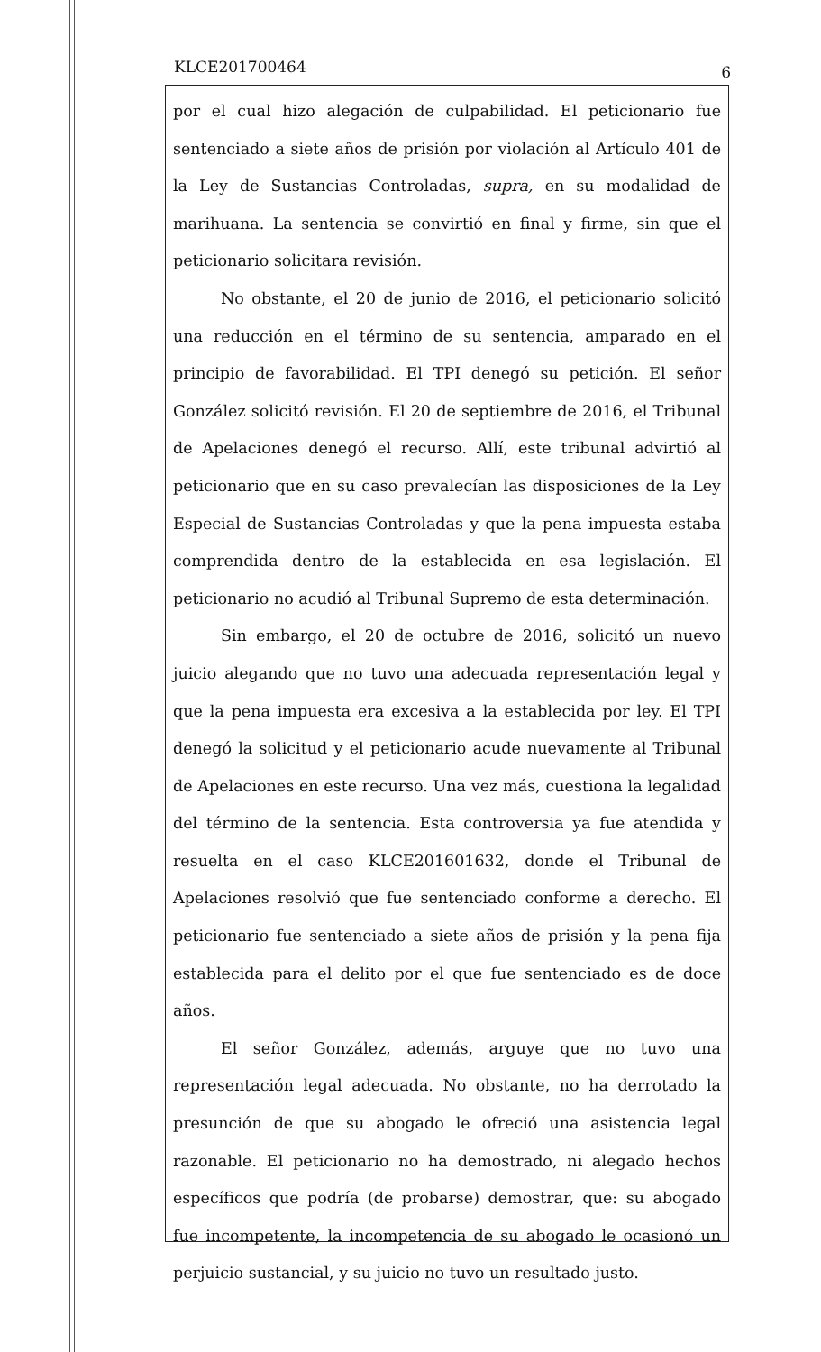KLCE201700464 6
por el cual hizo alegación de culpabilidad. El peticionario fue sentenciado a siete años de prisión por violación al Artículo 401 de la Ley de Sustancias Controladas, supra, en su modalidad de marihuana. La sentencia se convirtió en final y firme, sin que el peticionario solicitara revisión.
No obstante, el 20 de junio de 2016, el peticionario solicitó una reducción en el término de su sentencia, amparado en el principio de favorabilidad. El TPI denegó su petición. El señor González solicitó revisión. El 20 de septiembre de 2016, el Tribunal de Apelaciones denegó el recurso. Allí, este tribunal advirtió al peticionario que en su caso prevalecían las disposiciones de la Ley Especial de Sustancias Controladas y que la pena impuesta estaba comprendida dentro de la establecida en esa legislación. El peticionario no acudió al Tribunal Supremo de esta determinación.
Sin embargo, el 20 de octubre de 2016, solicitó un nuevo juicio alegando que no tuvo una adecuada representación legal y que la pena impuesta era excesiva a la establecida por ley. El TPI denegó la solicitud y el peticionario acude nuevamente al Tribunal de Apelaciones en este recurso. Una vez más, cuestiona la legalidad del término de la sentencia. Esta controversia ya fue atendida y resuelta en el caso KLCE201601632, donde el Tribunal de Apelaciones resolvió que fue sentenciado conforme a derecho. El peticionario fue sentenciado a siete años de prisión y la pena fija establecida para el delito por el que fue sentenciado es de doce años.
El señor González, además, arguye que no tuvo una representación legal adecuada. No obstante, no ha derrotado la presunción de que su abogado le ofreció una asistencia legal razonable. El peticionario no ha demostrado, ni alegado hechos específicos que podría (de probarse) demostrar, que: su abogado fue incompetente, la incompetencia de su abogado le ocasionó un perjuicio sustancial, y su juicio no tuvo un resultado justo.